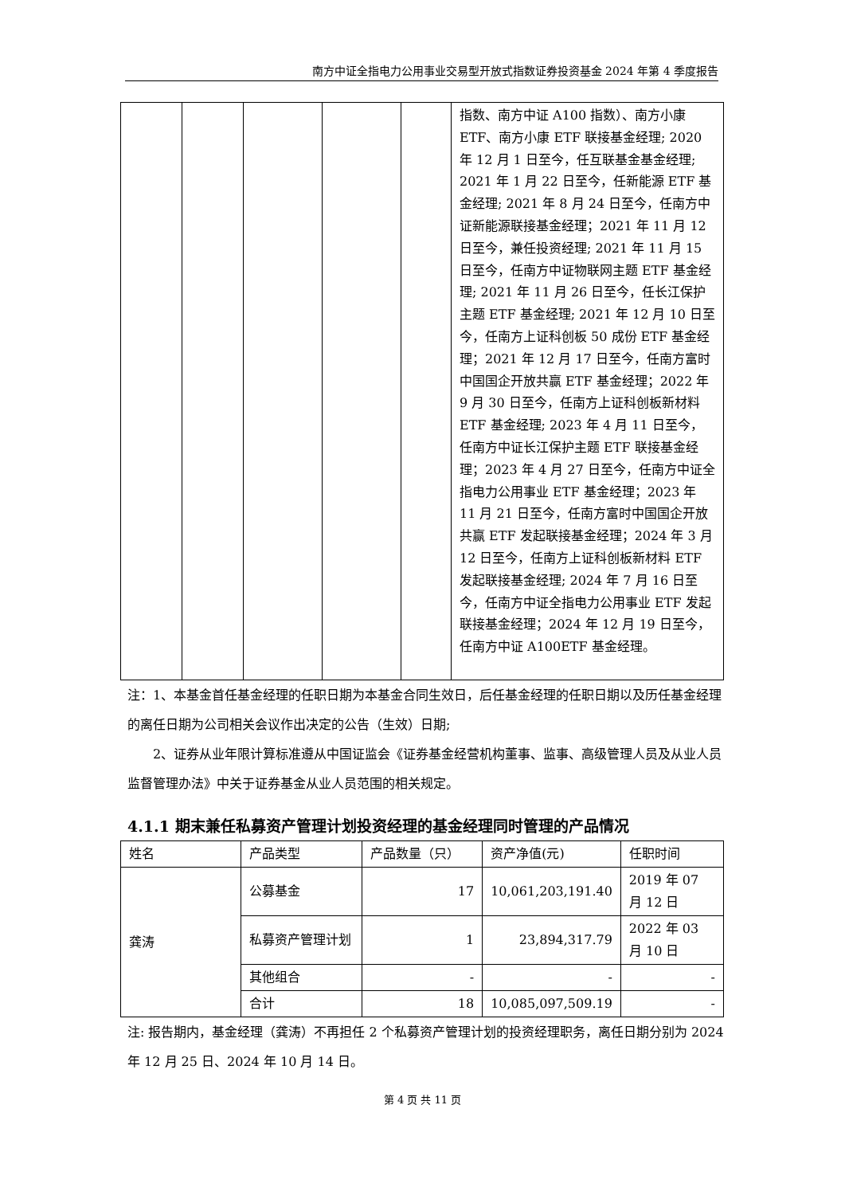南方中证全指电力公用事业交易型开放式指数证券投资基金 2024 年第 4 季度报告
| | | | | | 指数、南方中证 A100 指数）、南方小康 ETF、南方小康 ETF 联接基金经理; 2020 年 12 月 1 日至今，任互联基金基金经理; 2021 年 1 月 22 日至今，任新能源 ETF 基金经理; 2021 年 8 月 24 日至今，任南方中证新能源联接基金经理；2021 年 11 月 12 日至今，兼任投资经理; 2021 年 11 月 15 日至今，任南方中证物联网主题 ETF 基金经理; 2021 年 11 月 26 日至今，任长江保护主题 ETF 基金经理; 2021 年 12 月 10 日至今，任南方上证科创板 50 成份 ETF 基金经理；2021 年 12 月 17 日至今，任南方富时中国国企开放共赢 ETF 基金经理；2022 年 9 月 30 日至今，任南方上证科创板新材料 ETF 基金经理; 2023 年 4 月 11 日至今，任南方中证长江保护主题 ETF 联接基金经理；2023 年 4 月 27 日至今，任南方中证全指电力公用事业 ETF 基金经理；2023 年 11 月 21 日至今，任南方富时中国国企开放共赢 ETF 发起联接基金经理；2024 年 3 月 12 日至今，任南方上证科创板新材料 ETF 发起联接基金经理; 2024 年 7 月 16 日至今，任南方中证全指电力公用事业 ETF 发起联接基金经理；2024 年 12 月 19 日至今，任南方中证 A100ETF 基金经理。 |
注：1、本基金首任基金经理的任职日期为本基金合同生效日，后任基金经理的任职日期以及历任基金经理的离任日期为公司相关会议作出决定的公告（生效）日期;
2、证券从业年限计算标准遵从中国证监会《证券基金经营机构董事、监事、高级管理人员及从业人员监督管理办法》中关于证券基金从业人员范围的相关规定。
4.1.1 期末兼任私募资产管理计划投资经理的基金经理同时管理的产品情况
| 姓名 | 产品类型 | 产品数量（只） | 资产净值(元) | 任职时间 |
| --- | --- | --- | --- | --- |
| 龚涛 | 公募基金 | 17 | 10,061,203,191.40 | 2019 年 07 月 12 日 |
| | 私募资产管理计划 | 1 | 23,894,317.79 | 2022 年 03 月 10 日 |
| | 其他组合 | - | - | - |
| | 合计 | 18 | 10,085,097,509.19 | - |
注: 报告期内，基金经理（龚涛）不再担任 2 个私募资产管理计划的投资经理职务，离任日期分别为 2024 年 12 月 25 日、2024 年 10 月 14 日。
第 4 页 共 11 页